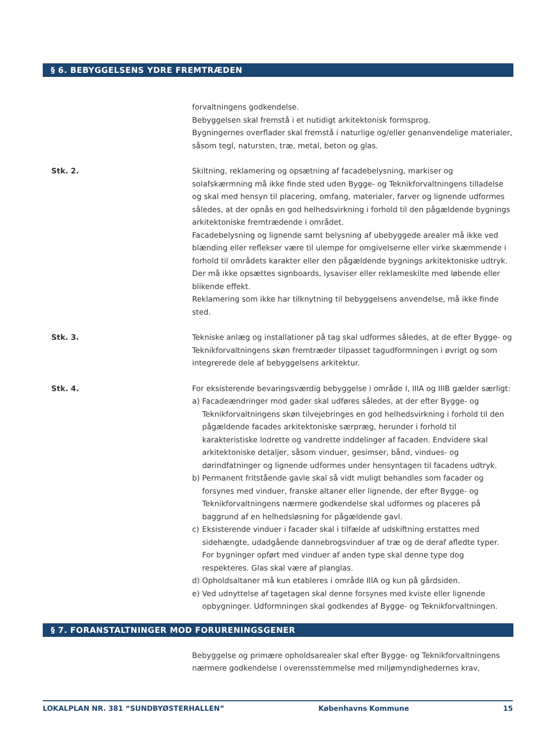§ 6. BEBYGGELSENS YDRE FREMTRÆDEN
forvaltningens godkendelse.
Bebyggelsen skal fremstå i et nutidigt arkitektonisk formsprog.
Bygningernes overflader skal fremstå i naturlige og/eller genanvendelige materialer, såsom tegl, natursten, træ, metal, beton og glas.
Stk. 2. Skiltning, reklamering og opsætning af facadebelysning, markiser og solafskærmning må ikke finde sted uden Bygge- og Teknikforvaltningens tilladelse og skal med hensyn til placering, omfang, materialer, farver og lignende udformes således, at der opnås en god helhedsvirkning i forhold til den pågældende bygnings arkitektoniske fremtrædende i området.
Facadebelysning og lignende samt belysning af ubebyggede arealer må ikke ved blænding eller reflekser være til ulempe for omgivelserne eller virke skæmmende i forhold til områdets karakter eller den pågældende bygnings arkitektoniske udtryk. Der må ikke opsættes signboards, lysaviser eller reklameskilte med løbende eller blikende effekt.
Reklamering som ikke har tilknytning til bebyggelsens anvendelse, må ikke finde sted.
Stk. 3. Tekniske anlæg og installationer på tag skal udformes således, at de efter Bygge- og Teknikforvaltningens skøn fremtræder tilpasset tagudformningen i øvrigt og som integrerede dele af bebyggelsens arkitektur.
Stk. 4. For eksisterende bevaringsværdig bebyggelse i område I, IIIA og IIIB gælder særligt:
a) Facadeændringer mod gader skal udføres således, at der efter Bygge- og Teknikforvaltningens skøn tilvejebringes en god helhedsvirkning i forhold til den pågældende facades arkitektoniske særpræg, herunder i forhold til karakteristiske lodrette og vandrette inddelinger af facaden. Endvidere skal arkitektoniske detaljer, såsom vinduer, gesimser, bånd, vindues- og dørindfatninger og lignende udformes under hensyntagen til facadens udtryk.
b) Permanent fritstående gavle skal så vidt muligt behandles som facader og forsynes med vinduer, franske altaner eller lignende, der efter Bygge- og Teknikforvaltningens nærmere godkendelse skal udformes og placeres på baggrund af en helhedsløsning for pågældende gavl.
c) Eksisterende vinduer i facader skal i tilfælde af udskiftning erstattes med sidehængte, udadgående dannebrogsvinduer af træ og de deraf afledte typer. For bygninger opført med vinduer af anden type skal denne type dog respekteres. Glas skal være af planglas.
d) Opholdsaltaner må kun etableres i område IIIA og kun på gårdsiden.
e) Ved udnyttelse af tagetagen skal denne forsynes med kviste eller lignende opbygninger. Udformningen skal godkendes af Bygge- og Teknikforvaltningen.
§ 7. FORANSTALTNINGER MOD FORURENINGSGENER
Bebyggelse og primære opholdsarealer skal efter Bygge- og Teknikforvaltningens nærmere godkendelse i overensstemmelse med miljømyndighedernes krav,
LOKALPLAN NR. 381 “SUNDBYØSTERHALLEN” Københavns Kommune 15